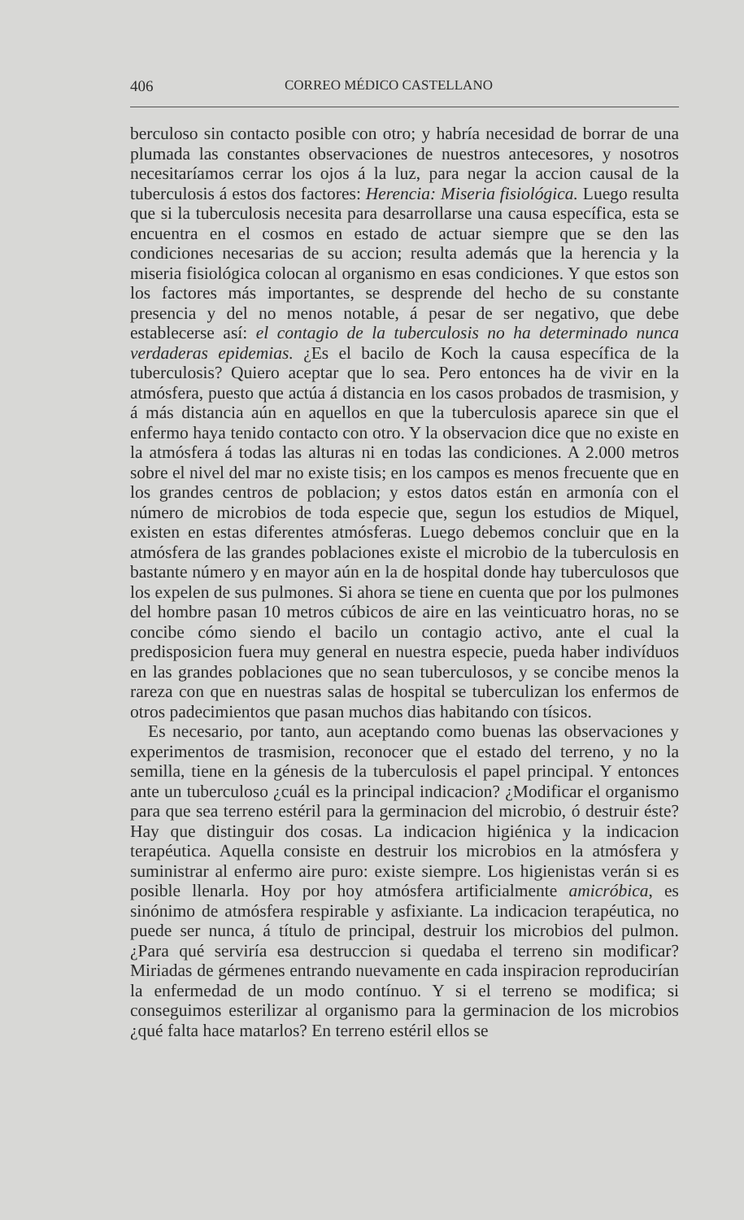406 CORREO MÉDICO CASTELLANO
berculoso sin contacto posible con otro; y habría necesidad de borrar de una plumada las constantes observaciones de nuestros antecesores, y nosotros necesitaríamos cerrar los ojos á la luz, para negar la accion causal de la tuberculosis á estos dos factores: Herencia: Miseria fisiológica. Luego resulta que si la tuberculosis necesita para desarrollarse una causa específica, esta se encuentra en el cosmos en estado de actuar siempre que se den las condiciones necesarias de su accion; resulta además que la herencia y la miseria fisiológica colocan al organismo en esas condiciones. Y que estos son los factores más importantes, se desprende del hecho de su constante presencia y del no menos notable, á pesar de ser negativo, que debe establecerse así: el contagio de la tuberculosis no ha determinado nunca verdaderas epidemias. ¿Es el bacilo de Koch la causa específica de la tuberculosis? Quiero aceptar que lo sea. Pero entonces ha de vivir en la atmósfera, puesto que actúa á distancia en los casos probados de trasmision, y á más distancia aún en aquellos en que la tuberculosis aparece sin que el enfermo haya tenido contacto con otro. Y la observacion dice que no existe en la atmósfera á todas las alturas ni en todas las condiciones. A 2.000 metros sobre el nivel del mar no existe tisis; en los campos es menos frecuente que en los grandes centros de poblacion; y estos datos están en armonía con el número de microbios de toda especie que, segun los estudios de Miquel, existen en estas diferentes atmósferas. Luego debemos concluir que en la atmósfera de las grandes poblaciones existe el microbio de la tuberculosis en bastante número y en mayor aún en la de hospital donde hay tuberculosos que los expelen de sus pulmones. Si ahora se tiene en cuenta que por los pulmones del hombre pasan 10 metros cúbicos de aire en las veinticuatro horas, no se concibe cómo siendo el bacilo un contagio activo, ante el cual la predisposicion fuera muy general en nuestra especie, pueda haber indivíduos en las grandes poblaciones que no sean tuberculosos, y se concibe menos la rareza con que en nuestras salas de hospital se tuberculizan los enfermos de otros padecimientos que pasan muchos dias habitando con tísicos.
Es necesario, por tanto, aun aceptando como buenas las observaciones y experimentos de trasmision, reconocer que el estado del terreno, y no la semilla, tiene en la génesis de la tuberculosis el papel principal. Y entonces ante un tuberculoso ¿cuál es la principal indicacion? ¿Modificar el organismo para que sea terreno estéril para la germinacion del microbio, ó destruir éste? Hay que distinguir dos cosas. La indicacion higiénica y la indicacion terapéutica. Aquella consiste en destruir los microbios en la atmósfera y suministrar al enfermo aire puro: existe siempre. Los higienistas verán si es posible llenarla. Hoy por hoy atmósfera artificialmente amicróbica, es sinónimo de atmósfera respirable y asfixiante. La indicacion terapéutica, no puede ser nunca, á título de principal, destruir los microbios del pulmon. ¿Para qué serviría esa destruccion si quedaba el terreno sin modificar? Miriadas de gérmenes entrando nuevamente en cada inspiracion reproducirían la enfermedad de un modo contínuo. Y si el terreno se modifica; si conseguimos esterilizar al organismo para la germinacion de los microbios ¿qué falta hace matarlos? En terreno estéril ellos se